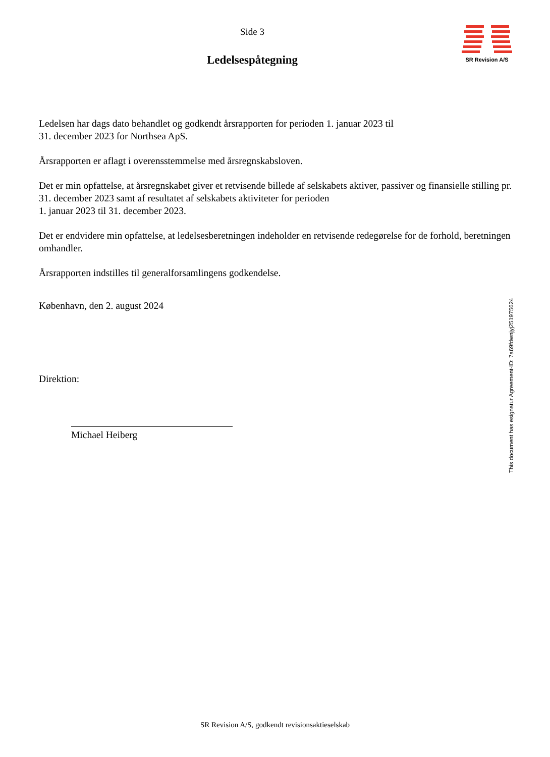Side 3
SR Revision A/S
Ledelsespåtegning
Ledelsen har dags dato behandlet og godkendt årsrapporten for perioden 1. januar 2023 til
31. december 2023 for Northsea ApS.
Årsrapporten er aflagt i overensstemmelse med årsregnskabsloven.
Det er min opfattelse, at årsregnskabet giver et retvisende billede af selskabets aktiver, passiver og finansielle stilling pr. 31. december 2023 samt af resultatet af selskabets aktiviteter for perioden
1. januar 2023 til 31. december 2023.
Det er endvidere min opfattelse, at ledelsesberetningen indeholder en retvisende redegørelse for de forhold, beretningen omhandler.
Årsrapporten indstilles til generalforsamlingens godkendelse.
København, den 2. august 2024
Direktion:
Michael Heiberg
This document has esignatur Agreement-ID: 7a69fdwnjyj251975624
SR Revision A/S, godkendt revisionsaktieselskab